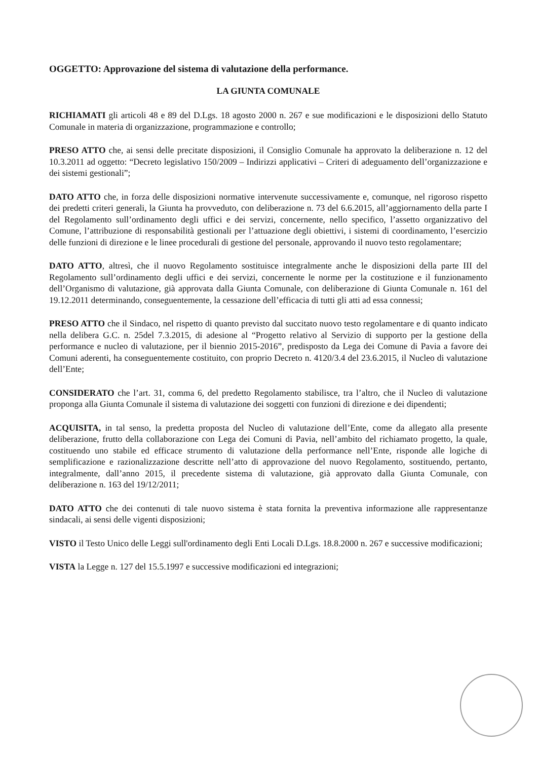OGGETTO: Approvazione del sistema di valutazione della performance.
LA GIUNTA COMUNALE
RICHIAMATI gli articoli 48 e 89 del D.Lgs. 18 agosto 2000 n. 267 e sue modificazioni e le disposizioni dello Statuto Comunale in materia di organizzazione, programmazione e controllo;
PRESO ATTO che, ai sensi delle precitate disposizioni, il Consiglio Comunale ha approvato la deliberazione n. 12 del 10.3.2011 ad oggetto: “Decreto legislativo 150/2009 – Indirizzi applicativi – Criteri di adeguamento dell’organizzazione e dei sistemi gestionali”;
DATO ATTO che, in forza delle disposizioni normative intervenute successivamente e, comunque, nel rigoroso rispetto dei predetti criteri generali, la Giunta ha provveduto, con deliberazione n. 73 del 6.6.2015, all’aggiornamento della parte I del Regolamento sull’ordinamento degli uffici e dei servizi, concernente, nello specifico, l’assetto organizzativo del Comune, l’attribuzione di responsabilità gestionali per l’attuazione degli obiettivi, i sistemi di coordinamento, l’esercizio delle funzioni di direzione e le linee procedurali di gestione del personale, approvando il nuovo testo regolamentare;
DATO ATTO, altresì, che il nuovo Regolamento sostituisce integralmente anche le disposizioni della parte III del Regolamento sull’ordinamento degli uffici e dei servizi, concernente le norme per la costituzione e il funzionamento dell’Organismo di valutazione, già approvata dalla Giunta Comunale, con deliberazione di Giunta Comunale n. 161 del 19.12.2011 determinando, conseguentemente, la cessazione dell’efficacia di tutti gli atti ad essa connessi;
PRESO ATTO che il Sindaco, nel rispetto di quanto previsto dal succitato nuovo testo regolamentare e di quanto indicato nella delibera G.C. n. 25del 7.3.2015, di adesione al “Progetto relativo al Servizio di supporto per la gestione della performance e nucleo di valutazione, per il biennio 2015-2016”, predisposto da Lega dei Comune di Pavia a favore dei Comuni aderenti, ha conseguentemente costituito, con proprio Decreto n. 4120/3.4 del 23.6.2015, il Nucleo di valutazione dell’Ente;
CONSIDERATO che l’art. 31, comma 6, del predetto Regolamento stabilisce, tra l’altro, che il Nucleo di valutazione proponga alla Giunta Comunale il sistema di valutazione dei soggetti con funzioni di direzione e dei dipendenti;
ACQUISITA, in tal senso, la predetta proposta del Nucleo di valutazione dell’Ente, come da allegato alla presente deliberazione, frutto della collaborazione con Lega dei Comuni di Pavia, nell’ambito del richiamato progetto, la quale, costituendo uno stabile ed efficace strumento di valutazione della performance nell’Ente, risponde alle logiche di semplificazione e razionalizzazione descritte nell’atto di approvazione del nuovo Regolamento, sostituendo, pertanto, integralmente, dall’anno 2015, il precedente sistema di valutazione, già approvato dalla Giunta Comunale, con deliberazione n. 163 del 19/12/2011;
DATO ATTO che dei contenuti di tale nuovo sistema è stata fornita la preventiva informazione alle rappresentanze sindacali, ai sensi delle vigenti disposizioni;
VISTO il Testo Unico delle Leggi sull'ordinamento degli Enti Locali D.Lgs. 18.8.2000 n. 267 e successive modificazioni;
VISTA la Legge n. 127 del 15.5.1997 e successive modificazioni ed integrazioni;